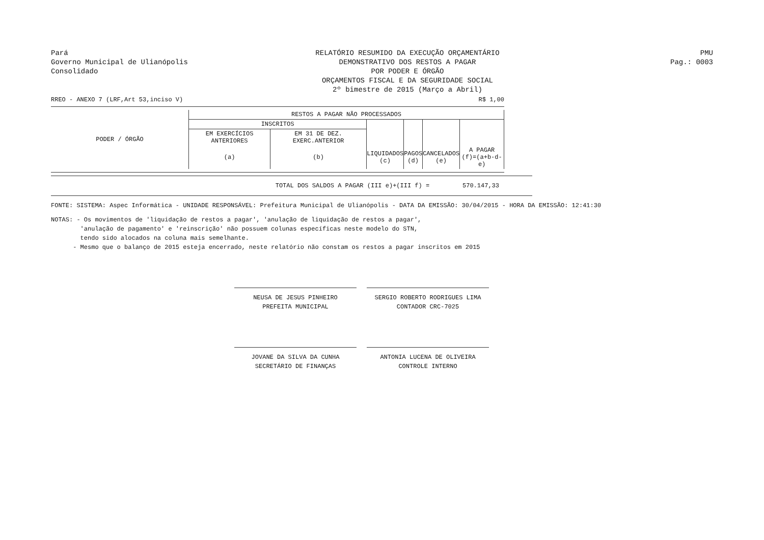Pará
Governo Municipal de Ulianópolis
Consolidado
RELATÓRIO RESUMIDO DA EXECUÇÃO ORÇAMENTÁRIO
DEMONSTRATIVO DOS RESTOS A PAGAR
POR PODER E ÓRGÃO
ORÇAMENTOS FISCAL E DA SEGURIDADE SOCIAL
2º bimestre de 2015 (Março a Abril)
PMU
Pag.: 0003
RREO - ANEXO 7 (LRF,Art 53,inciso V)
R$ 1,00
| PODER / ÓRGÃO | RESTOS A PAGAR NÃO PROCESSADOS | | | | | |
| --- | --- | --- | --- | --- | --- | --- |
| | INSCRITOS | | | | | |
| | EM EXERCÍCIOS ANTERIORES | EM 31 DE DEZ. EXERC.ANTERIOR | | | | |
| | (a) | (b) | LIQUIDADOS (c) | PAGOS (d) | CANCELADOS (e) | A PAGAR (f)=(a+b-d-e) |
TOTAL DOS SALDOS A PAGAR (III e)+(III f) = 570.147,33
FONTE: SISTEMA: Aspec Informática - UNIDADE RESPONSÁVEL: Prefeitura Municipal de Ulianópolis - DATA DA EMISSÃO: 30/04/2015 - HORA DA EMISSÃO: 12:41:30
NOTAS: - Os movimentos de 'liquidação de restos a pagar', 'anulação de liquidação de restos a pagar',
'anulação de pagamento' e 'reinscrição' não possuem colunas específicas neste modelo do STN,
tendo sido alocados na coluna mais semelhante.
- Mesmo que o balanço de 2015 esteja encerrado, neste relatório não constam os restos a pagar inscritos em 2015
NEUSA DE JESUS PINHEIRO
PREFEITA MUNICIPAL
SERGIO ROBERTO RODRIGUES LIMA
CONTADOR CRC-7025
JOVANE DA SILVA DA CUNHA
SECRETÁRIO DE FINANÇAS
ANTONIA LUCENA DE OLIVEIRA
CONTROLE INTERNO